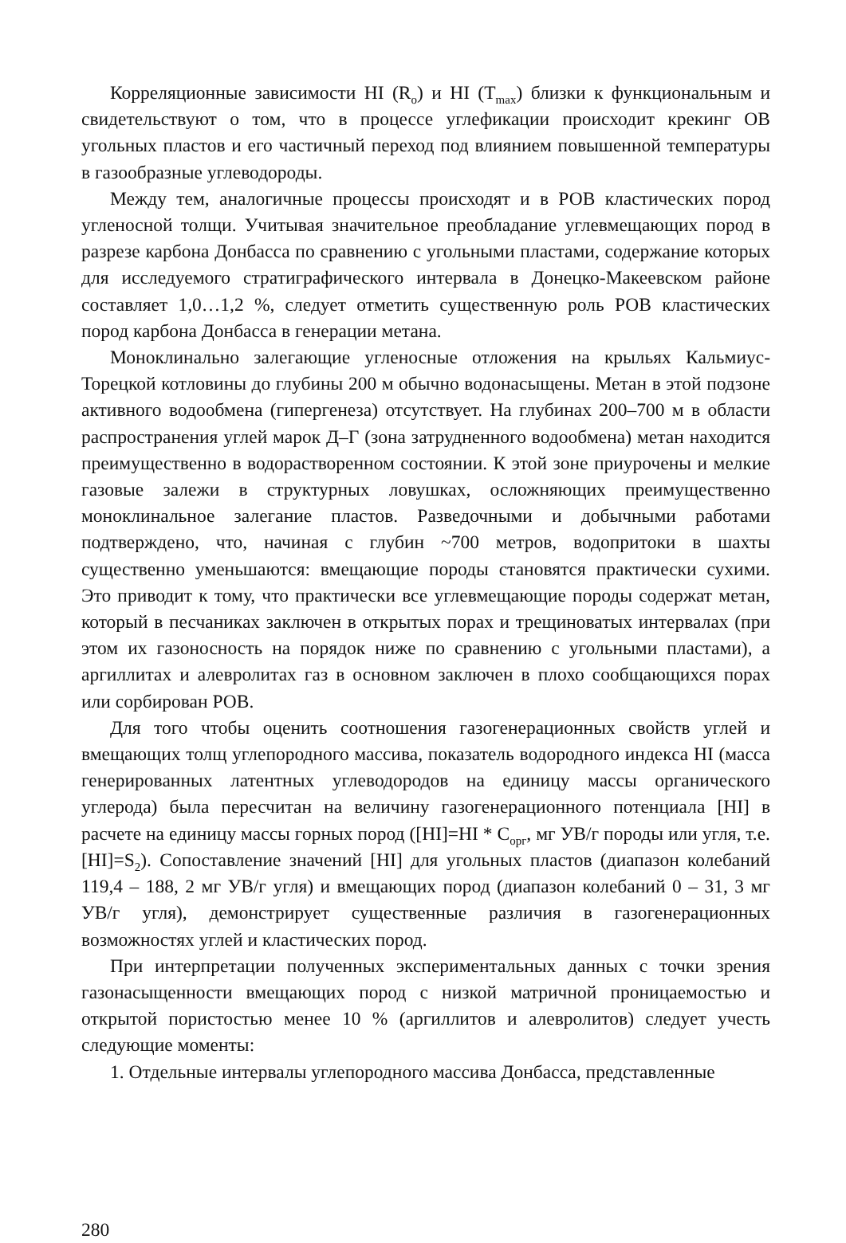Корреляционные зависимости HI (R<sub>o</sub>) и HI (T<sub>max</sub>) близки к функциональным и свидетельствуют о том, что в процессе углефикации происходит крекинг ОВ угольных пластов и его частичный переход под влиянием повышенной температуры в газообразные углеводороды.
Между тем, аналогичные процессы происходят и в РОВ кластических пород угленосной толщи. Учитывая значительное преобладание углевмещающих пород в разрезе карбона Донбасса по сравнению с угольными пластами, содержание которых для исследуемого стратиграфического интервала в Донецко-Макеевском районе составляет 1,0…1,2 %, следует отметить существенную роль РОВ кластических пород карбона Донбасса в генерации метана.
Моноклинально залегающие угленосные отложения на крыльях Кальмиус-Торецкой котловины до глубины 200 м обычно водонасыщены. Метан в этой подзоне активного водообмена (гипергенеза) отсутствует. На глубинах 200–700 м в области распространения углей марок Д–Г (зона затрудненного водообмена) метан находится преимущественно в водорастворенном состоянии. К этой зоне приурочены и мелкие газовые залежи в структурных ловушках, осложняющих преимущественно моноклинальное залегание пластов. Разведочными и добычными работами подтверждено, что, начиная с глубин ~700 метров, водопритоки в шахты существенно уменьшаются: вмещающие породы становятся практически сухими. Это приводит к тому, что практически все углевмещающие породы содержат метан, который в песчаниках заключен в открытых порах и трещиноватых интервалах (при этом их газоносность на порядок ниже по сравнению с угольными пластами), а аргиллитах и алевролитах газ в основном заключен в плохо сообщающихся порах или сорбирован РОВ.
Для того чтобы оценить соотношения газогенерационных свойств углей и вмещающих толщ углепородного массива, показатель водородного индекса HI (масса генерированных латентных углеводородов на единицу массы органического углерода) была пересчитан на величину газогенерационного потенциала [HI] в расчете на единицу массы горных пород ([HI]=HI * C<sub>орг</sub>, мг УВ/г породы или угля, т.е. [HI]=S<sub>2</sub>). Сопоставление значений [HI] для угольных пластов (диапазон колебаний 119,4 – 188, 2 мг УВ/г угля) и вмещающих пород (диапазон колебаний 0 – 31, 3 мг УВ/г угля), демонстрирует существенные различия в газогенерационных возможностях углей и кластических пород.
При интерпретации полученных экспериментальных данных с точки зрения газонасыщенности вмещающих пород с низкой матричной проницаемостью и открытой пористостью менее 10 % (аргиллитов и алевролитов) следует учесть следующие моменты:
1. Отдельные интервалы углепородного массива Донбасса, представленные
280